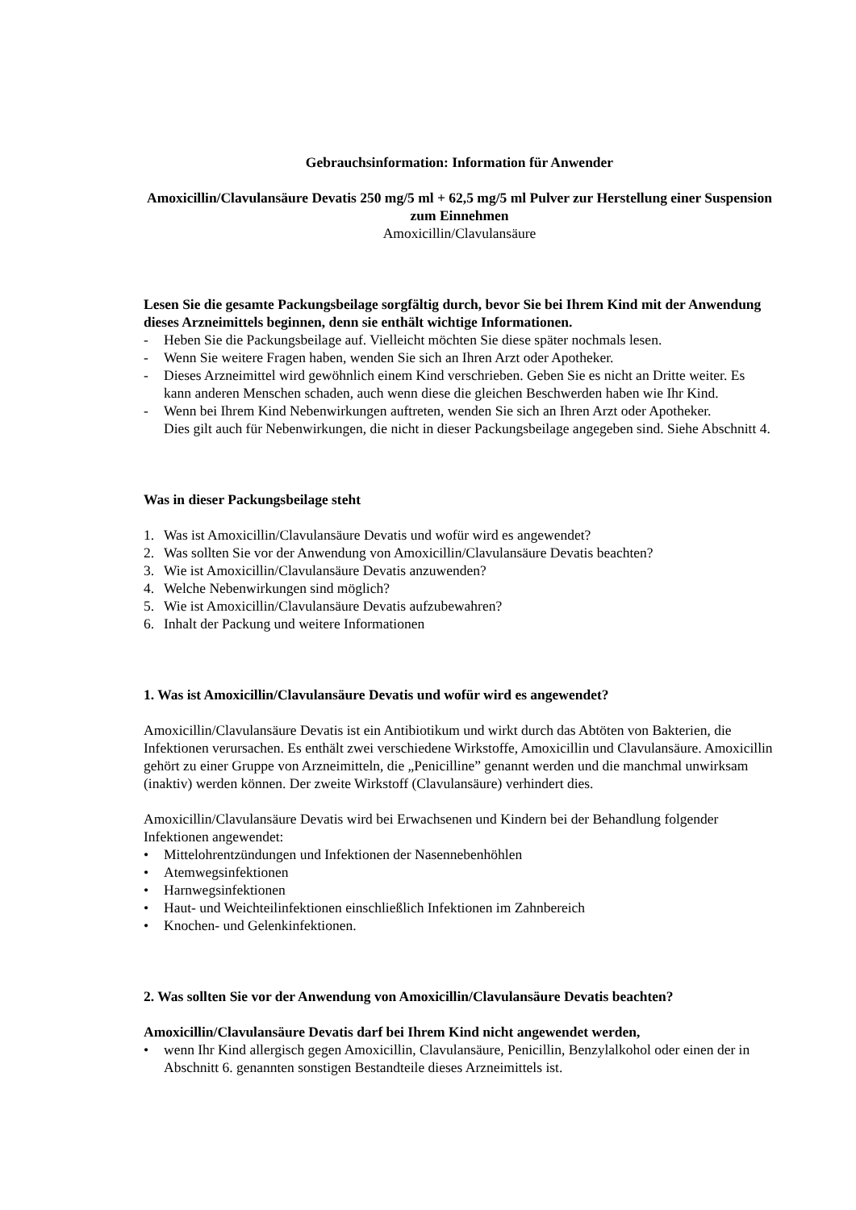Gebrauchsinformation: Information für Anwender
Amoxicillin/Clavulansäure Devatis 250 mg/5 ml + 62,5 mg/5 ml Pulver zur Herstellung einer Suspension zum Einnehmen
Amoxicillin/Clavulansäure
Lesen Sie die gesamte Packungsbeilage sorgfältig durch, bevor Sie bei Ihrem Kind mit der Anwendung dieses Arzneimittels beginnen, denn sie enthält wichtige Informationen.
- Heben Sie die Packungsbeilage auf. Vielleicht möchten Sie diese später nochmals lesen.
- Wenn Sie weitere Fragen haben, wenden Sie sich an Ihren Arzt oder Apotheker.
- Dieses Arzneimittel wird gewöhnlich einem Kind verschrieben. Geben Sie es nicht an Dritte weiter. Es kann anderen Menschen schaden, auch wenn diese die gleichen Beschwerden haben wie Ihr Kind.
- Wenn bei Ihrem Kind Nebenwirkungen auftreten, wenden Sie sich an Ihren Arzt oder Apotheker.
Dies gilt auch für Nebenwirkungen, die nicht in dieser Packungsbeilage angegeben sind. Siehe Abschnitt 4.
Was in dieser Packungsbeilage steht
1. Was ist Amoxicillin/Clavulansäure Devatis und wofür wird es angewendet?
2. Was sollten Sie vor der Anwendung von Amoxicillin/Clavulansäure Devatis beachten?
3. Wie ist Amoxicillin/Clavulansäure Devatis anzuwenden?
4. Welche Nebenwirkungen sind möglich?
5. Wie ist Amoxicillin/Clavulansäure Devatis aufzubewahren?
6. Inhalt der Packung und weitere Informationen
1. Was ist Amoxicillin/Clavulansäure Devatis und wofür wird es angewendet?
Amoxicillin/Clavulansäure Devatis ist ein Antibiotikum und wirkt durch das Abtöten von Bakterien, die Infektionen verursachen. Es enthält zwei verschiedene Wirkstoffe, Amoxicillin und Clavulansäure. Amoxicillin gehört zu einer Gruppe von Arzneimitteln, die „Penicilline” genannt werden und die manchmal unwirksam (inaktiv) werden können. Der zweite Wirkstoff (Clavulansäure) verhindert dies.
Amoxicillin/Clavulansäure Devatis wird bei Erwachsenen und Kindern bei der Behandlung folgender Infektionen angewendet:
• Mittelohrentzündungen und Infektionen der Nasennebenhöhlen
• Atemwegsinfektionen
• Harnwegsinfektionen
• Haut- und Weichteilinfektionen einschließlich Infektionen im Zahnbereich
• Knochen- und Gelenkinfektionen.
2. Was sollten Sie vor der Anwendung von Amoxicillin/Clavulansäure Devatis beachten?
Amoxicillin/Clavulansäure Devatis darf bei Ihrem Kind nicht angewendet werden,
• wenn Ihr Kind allergisch gegen Amoxicillin, Clavulansäure, Penicillin, Benzylalkohol oder einen der in Abschnitt 6. genannten sonstigen Bestandteile dieses Arzneimittels ist.